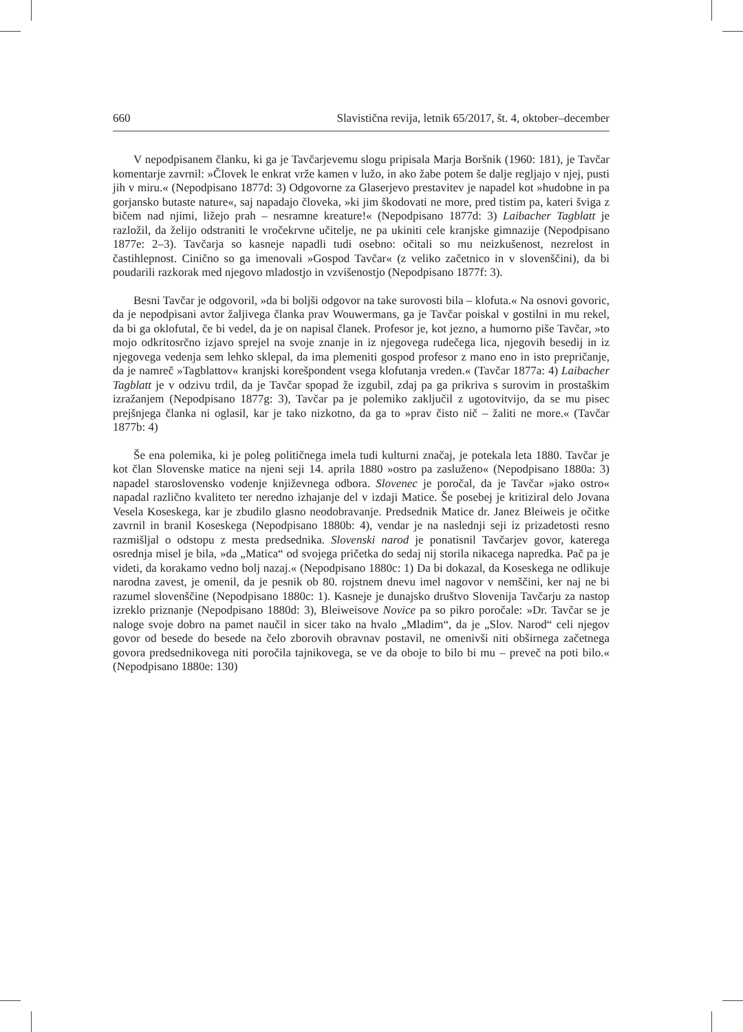660 Slavistična revija, letnik 65/2017, št. 4, oktober–december
V nepodpisanem članku, ki ga je Tavčarjevemu slogu pripisala Marja Boršnik (1960: 181), je Tavčar komentarje zavrnil: »Človek le enkrat vrže kamen v lužo, in ako žabe potem še dalje regljajo v njej, pusti jih v miru.« (Nepodpisano 1877d: 3) Odgovorne za Glaserjevo prestavitev je napadel kot »hudobne in pa gorjansko butaste nature«, saj napadajo človeka, »ki jim škodovati ne more, pred tistim pa, kateri šviga z bičem nad njimi, ližejo prah – nesramne kreature!« (Nepodpisano 1877d: 3) Laibacher Tagblatt je razložil, da želijo odstraniti le vročekrvne učitelje, ne pa ukiniti cele kranjske gimnazije (Nepodpisano 1877e: 2–3). Tavčarja so kasneje napadli tudi osebno: očitali so mu neizkušenost, nezrelost in častihlepnost. Cinično so ga imenovali »Gospod Tavčar« (z veliko začetnico in v slovenščini), da bi poudarili razkorak med njegovo mladostjo in vzvišenostjo (Nepodpisano 1877f: 3).
Besni Tavčar je odgovoril, »da bi boljši odgovor na take surovosti bila – klofuta.« Na osnovi govoric, da je nepodpisani avtor žaljivega članka prav Wouwermans, ga je Tavčar poiskal v gostilni in mu rekel, da bi ga oklofutal, če bi vedel, da je on napisal članek. Profesor je, kot jezno, a humorno piše Tavčar, »to mojo odkritosrčno izjavo sprejel na svoje znanje in iz njegovega rudečega lica, njegovih besedij in iz njegovega vedenja sem lehko sklepal, da ima plemeniti gospod profesor z mano eno in isto prepričanje, da je namreč »Tagblattov« kranjski korešpondent vsega klofutanja vreden.« (Tavčar 1877a: 4) Laibacher Tagblatt je v odzivu trdil, da je Tavčar spopad že izgubil, zdaj pa ga prikriva s surovim in prostaškim izražanjem (Nepodpisano 1877g: 3), Tavčar pa je polemiko zaključil z ugotovitvijo, da se mu pisec prejšnjega članka ni oglasil, kar je tako nizkotno, da ga to »prav čisto nič – žaliti ne more.« (Tavčar 1877b: 4)
Še ena polemika, ki je poleg političnega imela tudi kulturni značaj, je potekala leta 1880. Tavčar je kot član Slovenske matice na njeni seji 14. aprila 1880 »ostro pa zasluženo« (Nepodpisano 1880a: 3) napadel staroslovensko vodenje književnega odbora. Slovenec je poročal, da je Tavčar »jako ostro« napadal različno kvaliteto ter neredno izhajanje del v izdaji Matice. Še posebej je kritiziral delo Jovana Vesela Koseskega, kar je zbudilo glasno neodobravanje. Predsednik Matice dr. Janez Bleiweis je očitke zavrnil in branil Koseskega (Nepodpisano 1880b: 4), vendar je na naslednji seji iz prizadetosti resno razmišljal o odstopu z mesta predsednika. Slovenski narod je ponatisnil Tavčarjev govor, katerega osrednja misel je bila, »da „Matica“ od svojega pričetka do sedaj nij storila nikacega napredka. Pač pa je videti, da korakamo vedno bolj nazaj.« (Nepodpisano 1880c: 1) Da bi dokazal, da Koseskega ne odlikuje narodna zavest, je omenil, da je pesnik ob 80. rojstnem dnevu imel nagovor v nemščini, ker naj ne bi razumel slovenščine (Nepodpisano 1880c: 1). Kasneje je dunajsko društvo Slovenija Tavčarju za nastop izreklo priznanje (Nepodpisano 1880d: 3), Bleiweisove Novice pa so pikro poročale: »Dr. Tavčar se je naloge svoje dobro na pamet naučil in sicer tako na hvalo „Mladim“, da je „Slov. Narod“ celi njegov govor od besede do besede na čelo zborovih obravnav postavil, ne omenivši niti obširnega začetnega govora predsednikovega niti poročila tajnikovega, se ve da oboje to bilo bi mu – preveč na poti bilo.« (Nepodpisano 1880e: 130)